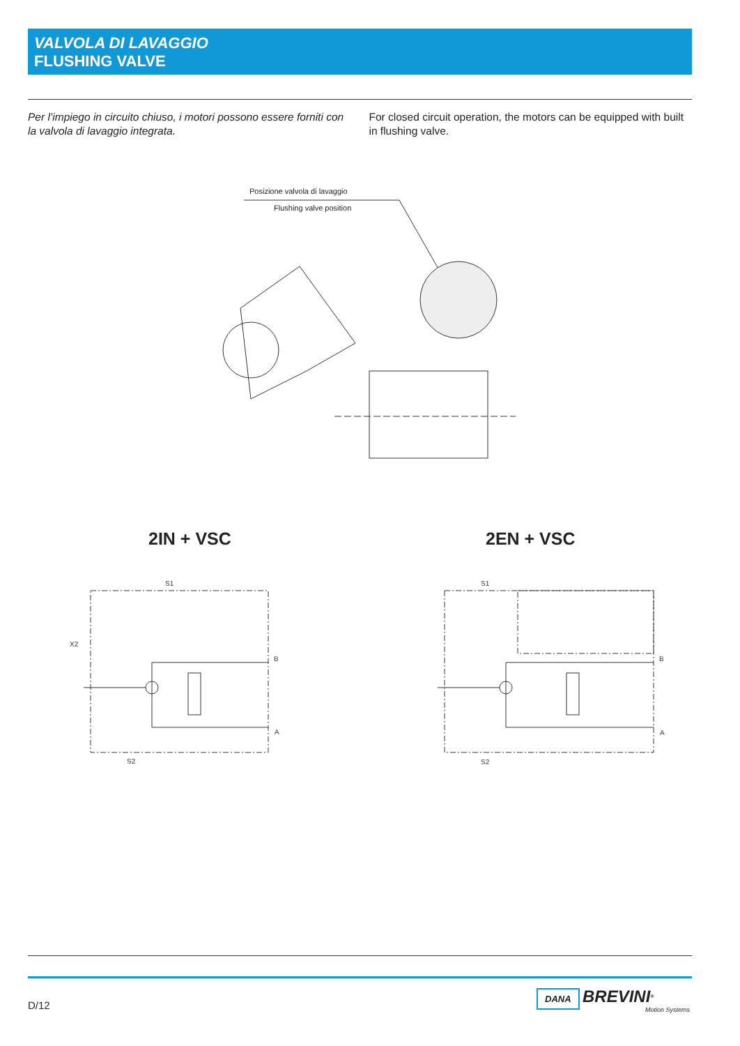VALVOLA DI LAVAGGIO
FLUSHING VALVE
Per l’impiego in circuito chiuso, i motori possono essere forniti con la valvola di lavaggio integrata.
For closed circuit operation, the motors can be equipped with built in flushing valve.
Posizione valvola di lavaggio
Flushing valve position
2IN + VSC 2EN + VSC
S1
X2
B
A
S2
S1
B
A
S2
D/12
DANA BREVINI<sup>®</sup>
Motion Systems